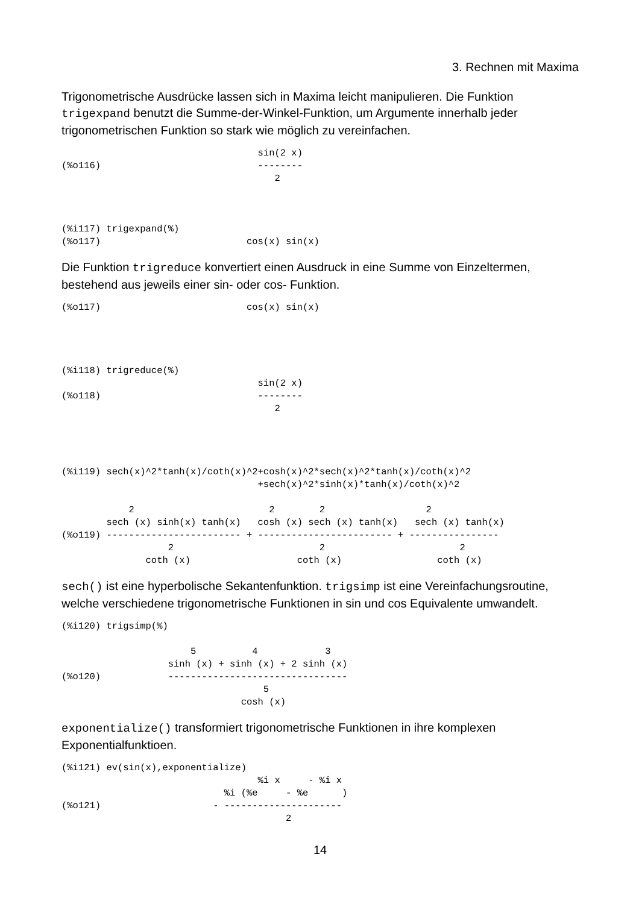3. Rechnen mit Maxima
Trigonometrische Ausdrücke lassen sich in Maxima leicht manipulieren. Die Funktion trigexpand benutzt die Summe-der-Winkel-Funktion, um Argumente innerhalb jeder trigonometrischen Funktion so stark wie möglich zu vereinfachen.
                                   sin(2 x)
(%o116)                            --------
                                      2



(%i117) trigexpand(%)
(%o117)                          cos(x) sin(x)
Die Funktion trigreduce konvertiert einen Ausdruck in eine Summe von Einzeltermen, bestehend aus jeweils einer sin- oder cos- Funktion.
(%o117)                          cos(x) sin(x)




(%i118) trigreduce(%)
                                   sin(2 x)
(%o118)                            --------
                                      2




(%i119) sech(x)^2*tanh(x)/coth(x)^2+cosh(x)^2*sech(x)^2*tanh(x)/coth(x)^2
                                   +sech(x)^2*sinh(x)*tanh(x)/coth(x)^2

            2                        2        2                  2
        sech (x) sinh(x) tanh(x)   cosh (x) sech (x) tanh(x)   sech (x) tanh(x)
(%o119) ------------------------ + ------------------------ + ----------------
                   2                          2                        2
               coth (x)                   coth (x)                 coth (x)
sech() ist eine hyperbolische Sekantenfunktion. trigsimp ist eine Vereinfachungsroutine, welche verschiedene trigonometrische Funktionen in sin und cos Equivalente umwandelt.
(%i120) trigsimp(%)

                       5          4            3
                   sinh (x) + sinh (x) + 2 sinh (x)
(%o120)            --------------------------------
                                    5
                                cosh (x)
exponentialize() transformiert trigonometrische Funktionen in ihre komplexen Exponentialfunktioen.
(%i121) ev(sin(x),exponentialize)
                                   %i x     - %i x
                             %i (%e     - %e      )
(%o121)                    - ---------------------
                                        2
14